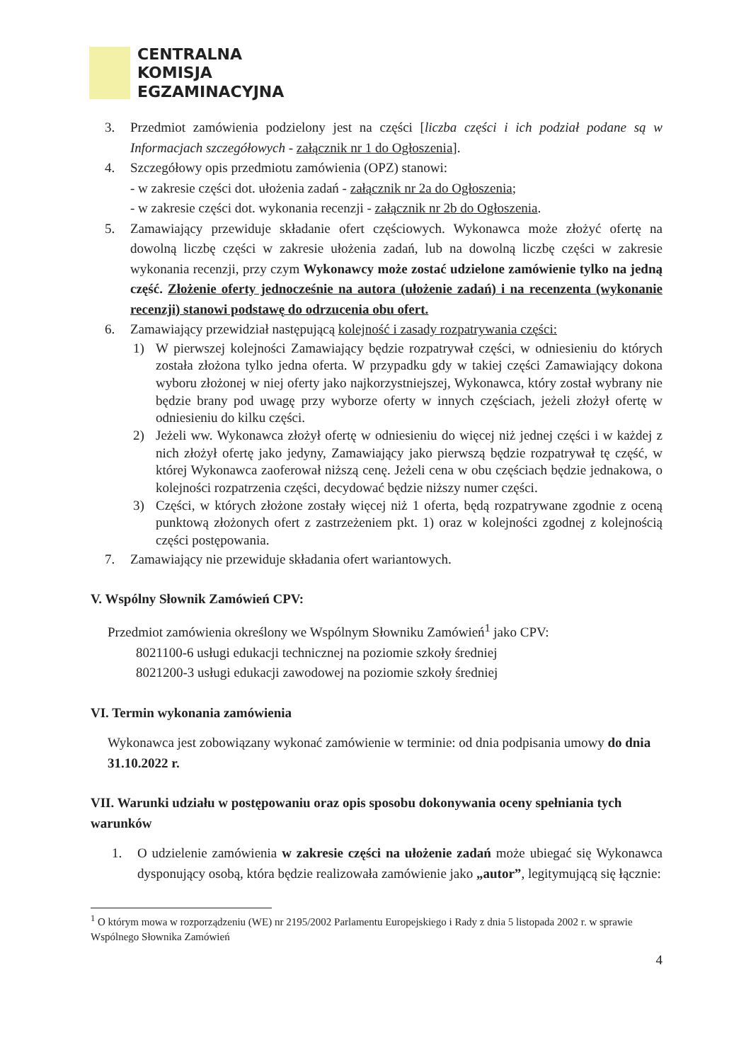CENTRALNA
KOMISJA
EGZAMINACYJNA
3. Przedmiot zamówienia podzielony jest na części [liczba części i ich podział podane są w Informacjach szczegółowych - załącznik nr 1 do Ogłoszenia].
4. Szczegółowy opis przedmiotu zamówienia (OPZ) stanowi:
- w zakresie części dot. ułożenia zadań - załącznik nr 2a do Ogłoszenia;
- w zakresie części dot. wykonania recenzji - załącznik nr 2b do Ogłoszenia.
5. Zamawiający przewiduje składanie ofert częściowych. Wykonawca może złożyć ofertę na dowolną liczbę części w zakresie ułożenia zadań, lub na dowolną liczbę części w zakresie wykonania recenzji, przy czym Wykonawcy może zostać udzielone zamówienie tylko na jedną część. Złożenie oferty jednocześnie na autora (ułożenie zadań) i na recenzenta (wykonanie recenzji) stanowi podstawę do odrzucenia obu ofert.
6. Zamawiający przewidział następującą kolejność i zasady rozpatrywania części:
1) W pierwszej kolejności Zamawiający będzie rozpatrywał części, w odniesieniu do których została złożona tylko jedna oferta. W przypadku gdy w takiej części Zamawiający dokona wyboru złożonej w niej oferty jako najkorzystniejszej, Wykonawca, który został wybrany nie będzie brany pod uwagę przy wyborze oferty w innych częściach, jeżeli złożył ofertę w odniesieniu do kilku części.
2) Jeżeli ww. Wykonawca złożył ofertę w odniesieniu do więcej niż jednej części i w każdej z nich złożył ofertę jako jedyny, Zamawiający jako pierwszą będzie rozpatrywał tę część, w której Wykonawca zaoferował niższą cenę. Jeżeli cena w obu częściach będzie jednakowa, o kolejności rozpatrzenia części, decydować będzie niższy numer części.
3) Części, w których złożone zostały więcej niż 1 oferta, będą rozpatrywane zgodnie z oceną punktową złożonych ofert z zastrzeżeniem pkt. 1) oraz w kolejności zgodnej z kolejnością części postępowania.
7. Zamawiający nie przewiduje składania ofert wariantowych.
V. Wspólny Słownik Zamówień CPV:
Przedmiot zamówienia określony we Wspólnym Słowniku Zamówień<sup>1</sup> jako CPV:
8021100-6 usługi edukacji technicznej na poziomie szkoły średniej
8021200-3 usługi edukacji zawodowej na poziomie szkoły średniej
VI. Termin wykonania zamówienia
Wykonawca jest zobowiązany wykonać zamówienie w terminie: od dnia podpisania umowy do dnia 31.10.2022 r.
VII. Warunki udziału w postępowaniu oraz opis sposobu dokonywania oceny spełniania tych warunków
1. O udzielenie zamówienia w zakresie części na ułożenie zadań może ubiegać się Wykonawca dysponujący osobą, która będzie realizowała zamówienie jako „autor”, legitymującą się łącznie:
<sup>1</sup> O którym mowa w rozporządzeniu (WE) nr 2195/2002 Parlamentu Europejskiego i Rady z dnia 5 listopada 2002 r. w sprawie Wspólnego Słownika Zamówień
4